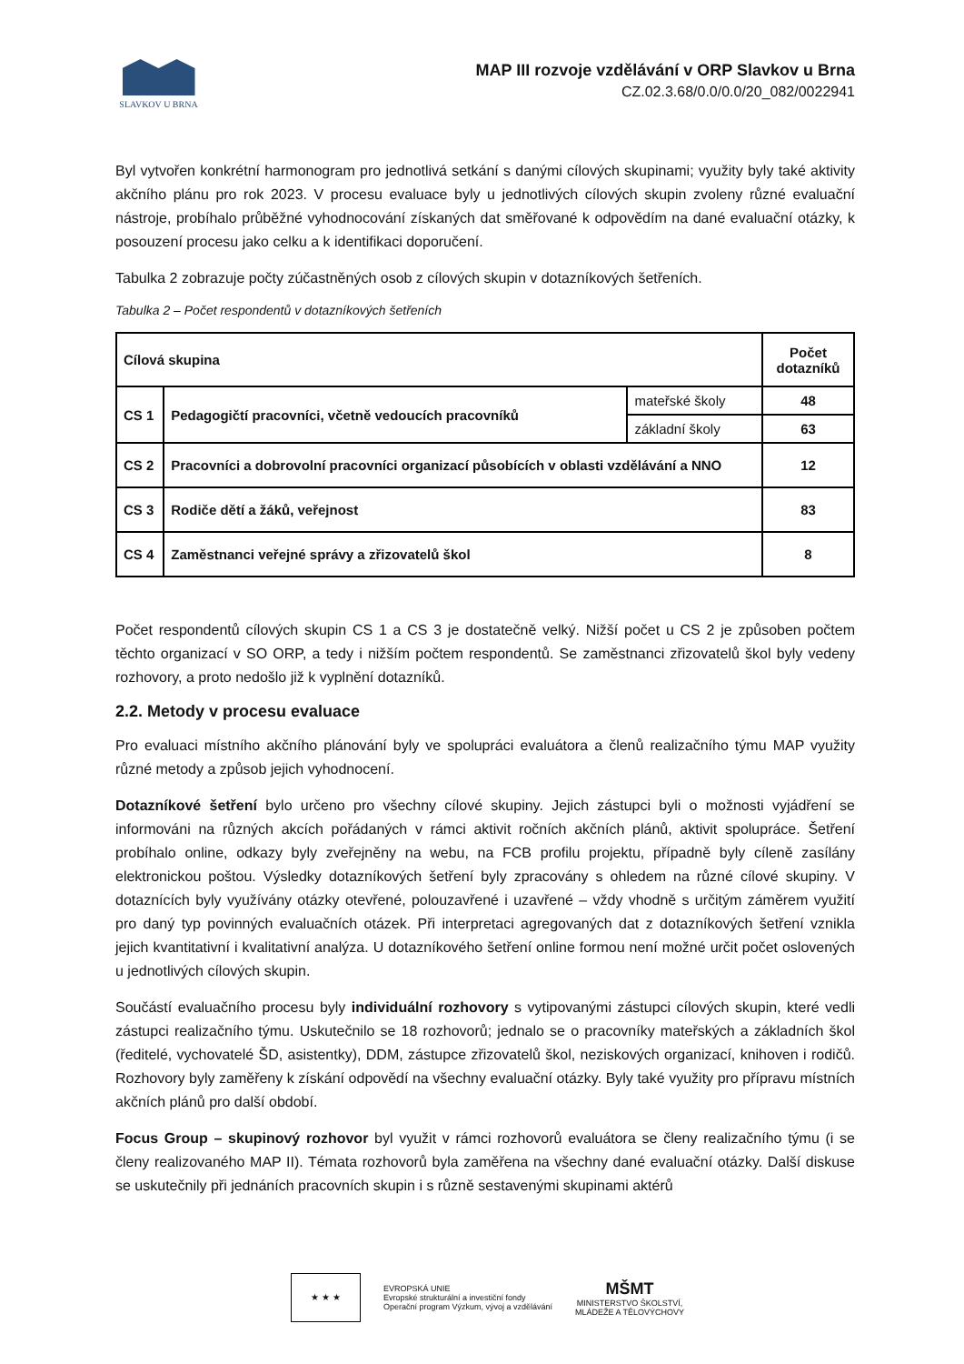SLAVKOV U BRNA
MAP III rozvoje vzdělávání v ORP Slavkov u Brna
CZ.02.3.68/0.0/0.0/20_082/0022941
Byl vytvořen konkrétní harmonogram pro jednotlivá setkání s danými cílových skupinami; využity byly také aktivity akčního plánu pro rok 2023. V procesu evaluace byly u jednotlivých cílových skupin zvoleny různé evaluační nástroje, probíhalo průběžné vyhodnocování získaných dat směřované k odpovědím na dané evaluační otázky, k posouzení procesu jako celku a k identifikaci doporučení.
Tabulka 2 zobrazuje počty zúčastněných osob z cílových skupin v dotazníkových šetřeních.
Tabulka 2 – Počet respondentů v dotazníkových šetřeních
| Cílová skupina | | | Počet dotazníků |
| --- | --- | --- | --- |
| CS 1 | Pedagogičtí pracovníci, včetně vedoucích pracovníků | mateřské školy | 48 |
| | | základní školy | 63 |
| CS 2 | Pracovníci a dobrovolní pracovníci organizací působících v oblasti vzdělávání a NNO | | 12 |
| CS 3 | Rodiče dětí a žáků, veřejnost | | 83 |
| CS 4 | Zaměstnanci veřejné správy a zřizovatelů škol | | 8 |
Počet respondentů cílových skupin CS 1 a CS 3 je dostatečně velký. Nižší počet u CS 2 je způsoben počtem těchto organizací v SO ORP, a tedy i nižším počtem respondentů. Se zaměstnanci zřizovatelů škol byly vedeny rozhovory, a proto nedošlo již k vyplnění dotazníků.
2.2. Metody v procesu evaluace
Pro evaluaci místního akčního plánování byly ve spolupráci evaluátora a členů realizačního týmu MAP využity různé metody a způsob jejich vyhodnocení.
Dotazníkové šetření bylo určeno pro všechny cílové skupiny. Jejich zástupci byli o možnosti vyjádření se informováni na různých akcích pořádaných v rámci aktivit ročních akčních plánů, aktivit spolupráce. Šetření probíhalo online, odkazy byly zveřejněny na webu, na FCB profilu projektu, případně byly cíleně zasílány elektronickou poštou. Výsledky dotazníkových šetření byly zpracovány s ohledem na různé cílové skupiny. V dotaznících byly využívány otázky otevřené, polouzavřené i uzavřené – vždy vhodně s určitým záměrem využití pro daný typ povinných evaluačních otázek. Při interpretaci agregovaných dat z dotazníkových šetření vznikla jejich kvantitativní i kvalitativní analýza. U dotazníkového šetření online formou není možné určit počet oslovených u jednotlivých cílových skupin.
Součástí evaluačního procesu byly individuální rozhovory s vytipovanými zástupci cílových skupin, které vedli zástupci realizačního týmu. Uskutečnilo se 18 rozhovorů; jednalo se o pracovníky mateřských a základních škol (ředitelé, vychovatelé ŠD, asistentky), DDM, zástupce zřizovatelů škol, neziskových organizací, knihoven i rodičů. Rozhovory byly zaměřeny k získání odpovědí na všechny evaluační otázky. Byly také využity pro přípravu místních akčních plánů pro další období.
Focus Group – skupinový rozhovor byl využit v rámci rozhovorů evaluátora se členy realizačního týmu (i se členy realizovaného MAP II). Témata rozhovorů byla zaměřena na všechny dané evaluační otázky. Další diskuse se uskutečnily při jednáních pracovních skupin i s různě sestavenými skupinami aktérů
★ ★ ★
EVROPSKÁ UNIE
Evropské strukturální a investiční fondy
Operační program Výzkum, vývoj a vzdělávání
MŠMT
MINISTERSTVO ŠKOLSTVÍ,
MLÁDEŽE A TĚLOVÝCHOVY